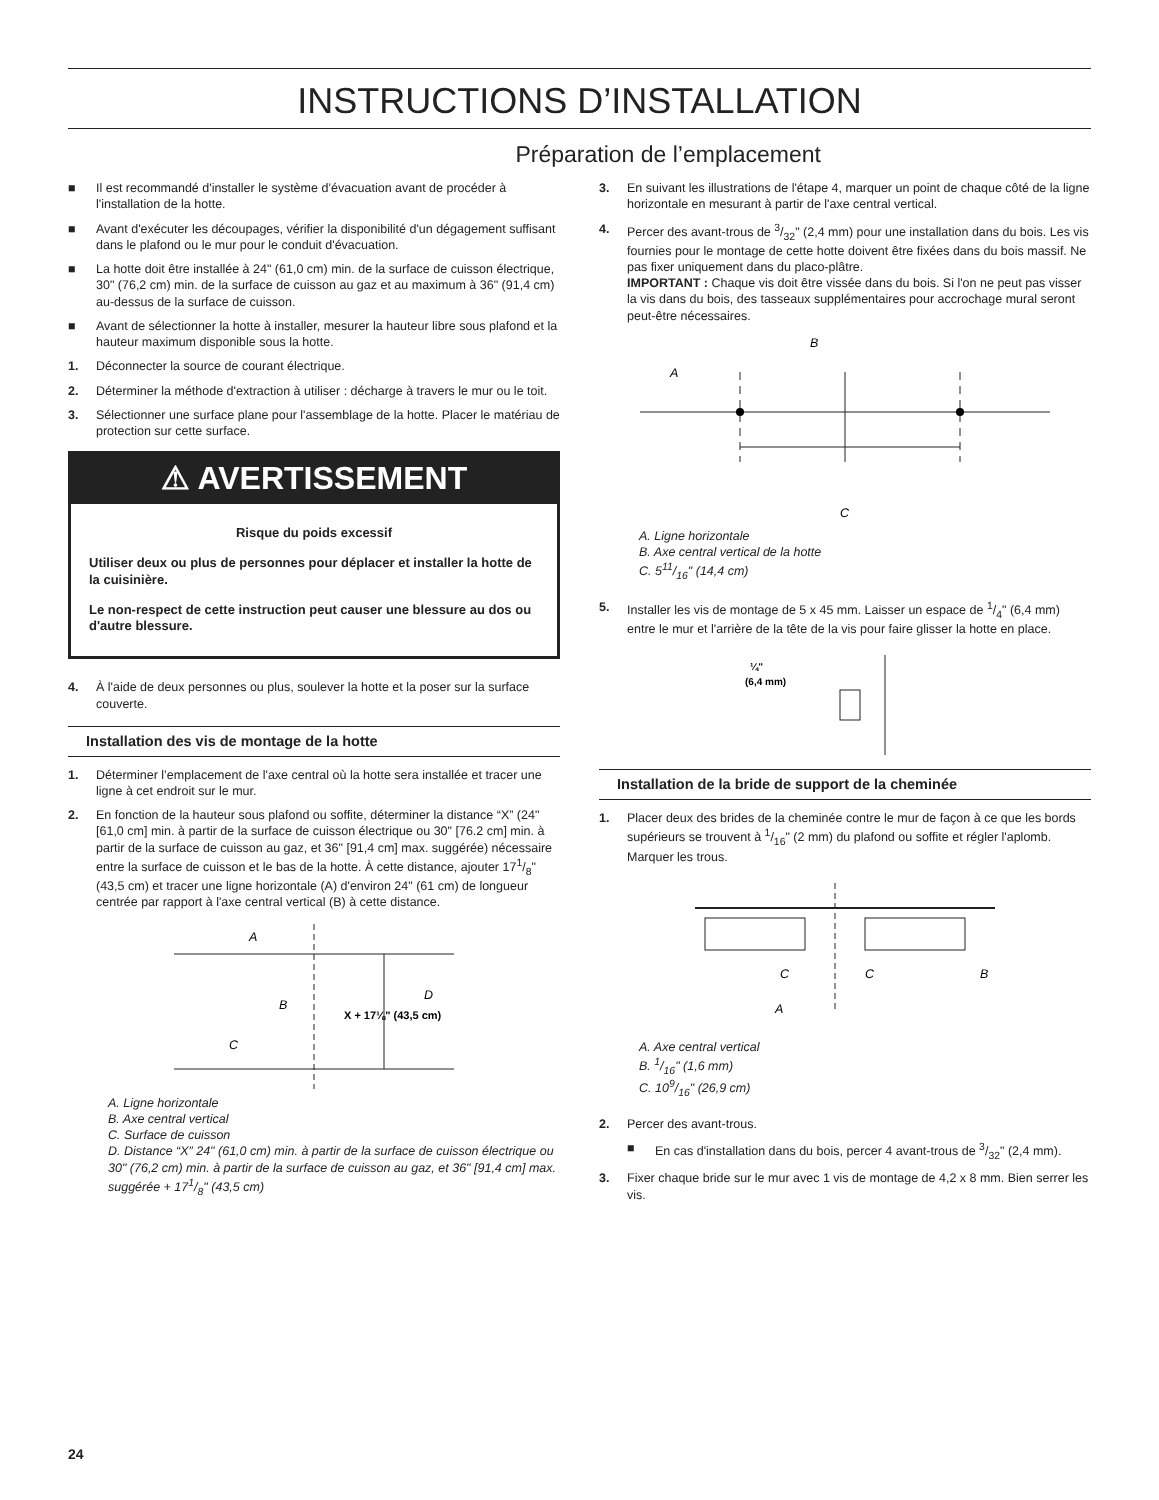INSTRUCTIONS D’INSTALLATION
Préparation de l’emplacement
■ Il est recommandé d'installer le système d’évacuation avant de procéder à l'installation de la hotte.
■ Avant d'exécuter les découpages, vérifier la disponibilité d'un dégagement suffisant dans le plafond ou le mur pour le conduit d'évacuation.
■ La hotte doit être installée à 24" (61,0 cm) min. de la surface de cuisson électrique, 30" (76,2 cm) min. de la surface de cuisson au gaz et au maximum à 36" (91,4 cm) au-dessus de la surface de cuisson.
■ Avant de sélectionner la hotte à installer, mesurer la hauteur libre sous plafond et la hauteur maximum disponible sous la hotte.
1. Déconnecter la source de courant électrique.
2. Déterminer la méthode d'extraction à utiliser : décharge à travers le mur ou le toit.
3. Sélectionner une surface plane pour l'assemblage de la hotte. Placer le matériau de protection sur cette surface.
⚠ AVERTISSEMENT
Risque du poids excessif
Utiliser deux ou plus de personnes pour déplacer et installer la hotte de la cuisinière.
Le non-respect de cette instruction peut causer une blessure au dos ou d'autre blessure.
4. À l'aide de deux personnes ou plus, soulever la hotte et la poser sur la surface couverte.
Installation des vis de montage de la hotte
1. Déterminer l’emplacement de l'axe central où la hotte sera installée et tracer une ligne à cet endroit sur le mur.
2. En fonction de la hauteur sous plafond ou soffite, déterminer la distance “X” (24" [61,0 cm] min. à partir de la surface de cuisson électrique ou 30" [76.2 cm] min. à partir de la surface de cuisson au gaz, et 36" [91,4 cm] max. suggérée) nécessaire entre la surface de cuisson et le bas de la hotte. À cette distance, ajouter 171/8" (43,5 cm) et tracer une ligne horizontale (A) d'environ 24" (61 cm) de longueur centrée par rapport à l'axe central vertical (B) à cette distance.
A
B
C
D
X + 17⅛" (43,5 cm)
A. Ligne horizontale
B. Axe central vertical
C. Surface de cuisson
D. Distance “X” 24" (61,0 cm) min. à partir de la surface de cuisson électrique ou 30" (76,2 cm) min. à partir de la surface de cuisson au gaz, et 36" [91,4 cm] max. suggérée + 171/8" (43,5 cm)
3. En suivant les illustrations de l'étape 4, marquer un point de chaque côté de la ligne horizontale en mesurant à partir de l'axe central vertical.
4. Percer des avant-trous de 3/32" (2,4 mm) pour une installation dans du bois. Les vis fournies pour le montage de cette hotte doivent être fixées dans du bois massif. Ne pas fixer uniquement dans du placo-plâtre.
IMPORTANT : Chaque vis doit être vissée dans du bois. Si l'on ne peut pas visser la vis dans du bois, des tasseaux supplémentaires pour accrochage mural seront peut-être nécessaires.
B
A
C
A. Ligne horizontale
B. Axe central vertical de la hotte
C. 511/16" (14,4 cm)
5. Installer les vis de montage de 5 x 45 mm. Laisser un espace de 1/4" (6,4 mm) entre le mur et l'arrière de la tête de la vis pour faire glisser la hotte en place.
¼"
(6,4 mm)
Installation de la bride de support de la cheminée
1. Placer deux des brides de la cheminée contre le mur de façon à ce que les bords supérieurs se trouvent à 1/16" (2 mm) du plafond ou soffite et régler l'aplomb. Marquer les trous.
C
C
B
A
A. Axe central vertical
B. 1/16" (1,6 mm)
C. 109/16" (26,9 cm)
2. Percer des avant-trous.
■ En cas d'installation dans du bois, percer 4 avant-trous de 3/32" (2,4 mm).
3. Fixer chaque bride sur le mur avec 1 vis de montage de 4,2 x 8 mm. Bien serrer les vis.
24